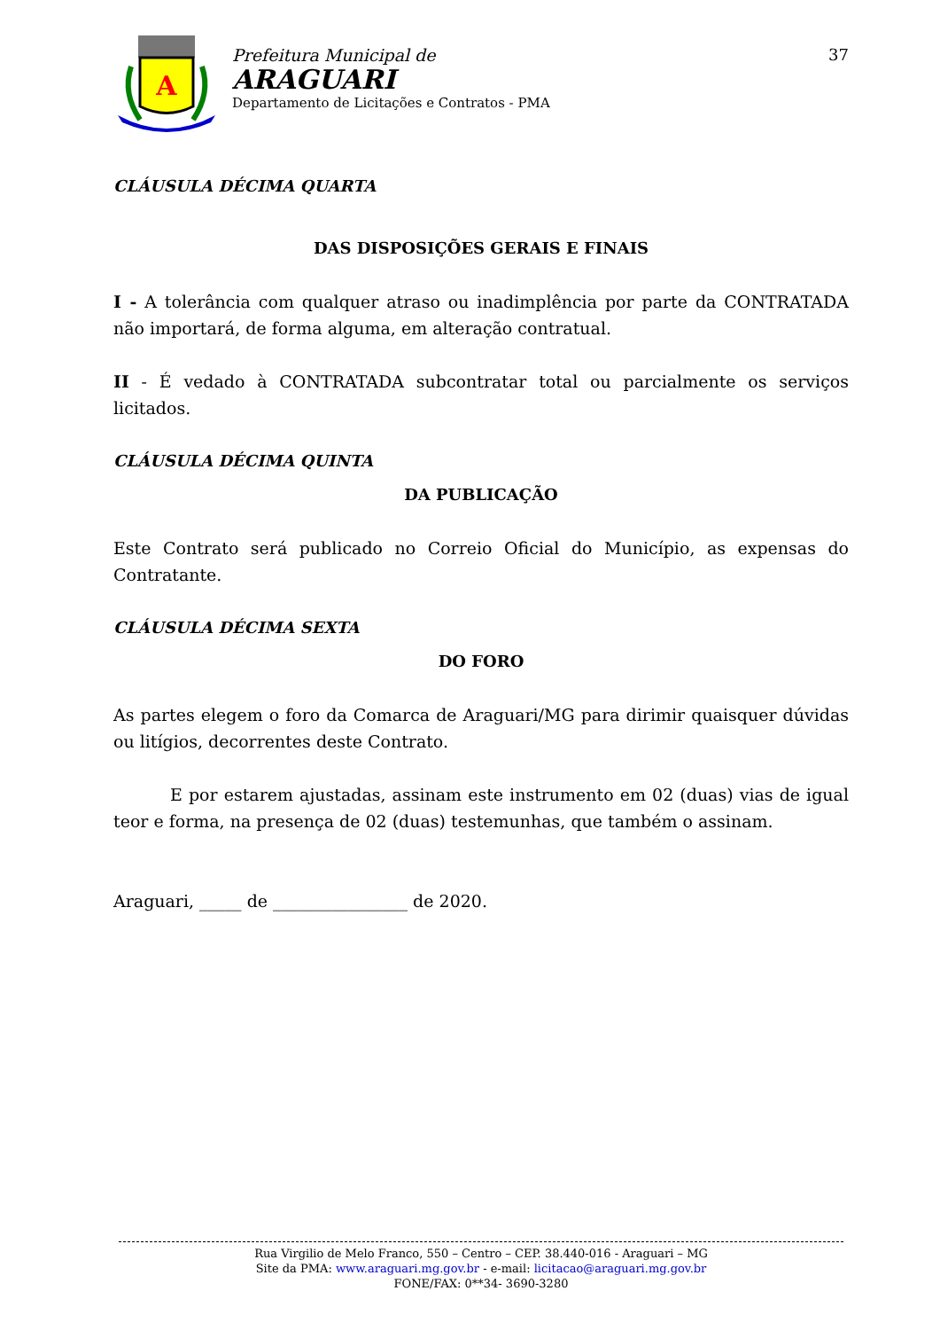A
Prefeitura Municipal de
ARAGUARI
Departamento de Licitações e Contratos - PMA
37
CLÁUSULA DÉCIMA QUARTA
DAS DISPOSIÇÕES GERAIS E FINAIS
I - A tolerância com qualquer atraso ou inadimplência por parte da CONTRATADA não importará, de forma alguma, em alteração contratual.
II - É vedado à CONTRATADA subcontratar total ou parcialmente os serviços licitados.
CLÁUSULA DÉCIMA QUINTA
DA PUBLICAÇÃO
Este Contrato será publicado no Correio Oficial do Município, as expensas do Contratante.
CLÁUSULA DÉCIMA SEXTA
DO FORO
As partes elegem o foro da Comarca de Araguari/MG para dirimir quaisquer dúvidas ou litígios, decorrentes deste Contrato.
E por estarem ajustadas, assinam este instrumento em 02 (duas) vias de igual teor e forma, na presença de 02 (duas) testemunhas, que também o assinam.
Araguari, _____ de ________________ de 2020.
Rua Virgilio de Melo Franco, 550 – Centro – CEP. 38.440-016 - Araguari – MG
Site da PMA: www.araguari.mg.gov.br - e-mail: licitacao@araguari.mg.gov.br
FONE/FAX: 0**34- 3690-3280